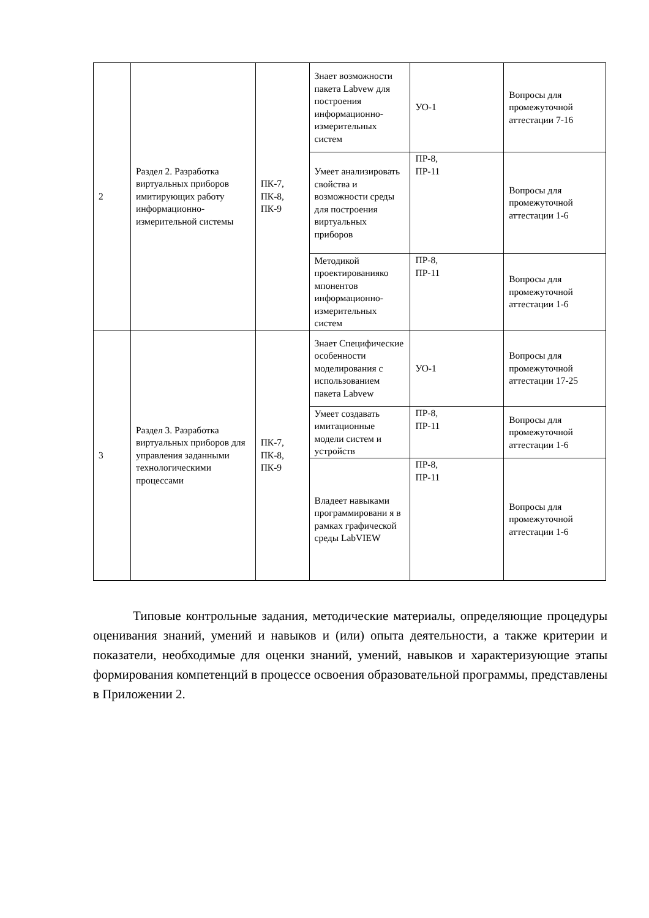| 2 | Раздел 2. Разработка виртуальных приборов имитирующих работу информационно-измерительной системы | ПК-7, ПК-8, ПК-9 | Знает возможности пакета Labvew для построения информационно-измерительных систем | УО-1 | Вопросы для промежуточной аттестации 7-16 |
| | | | Умеет анализировать свойства и возможности среды для построения виртуальных приборов | ПР-8, ПР-11 | Вопросы для промежуточной аттестации 1-6 |
| | | | Методикой проектированияко мпонентов информационно-измерительных систем | ПР-8, ПР-11 | Вопросы для промежуточной аттестации 1-6 |
| 3 | Раздел 3. Разработка виртуальных приборов для управления заданными технологическими процессами | ПК-7, ПК-8, ПК-9 | Знает Специфические особенности моделирования с использованием пакета Labvew | УО-1 | Вопросы для промежуточной аттестации 17-25 |
| | | | Умеет создавать имитационные модели систем и устройств | ПР-8, ПР-11 | Вопросы для промежуточной аттестации 1-6 |
| | | | Владеет навыками программировани я в рамках графической среды LabVIEW | ПР-8, ПР-11 | Вопросы для промежуточной аттестации 1-6 |
Типовые контрольные задания, методические материалы, определяющие процедуры оценивания знаний, умений и навыков и (или) опыта деятельности, а также критерии и показатели, необходимые для оценки знаний, умений, навыков и характеризующие этапы формирования компетенций в процессе освоения образовательной программы, представлены в Приложении 2.